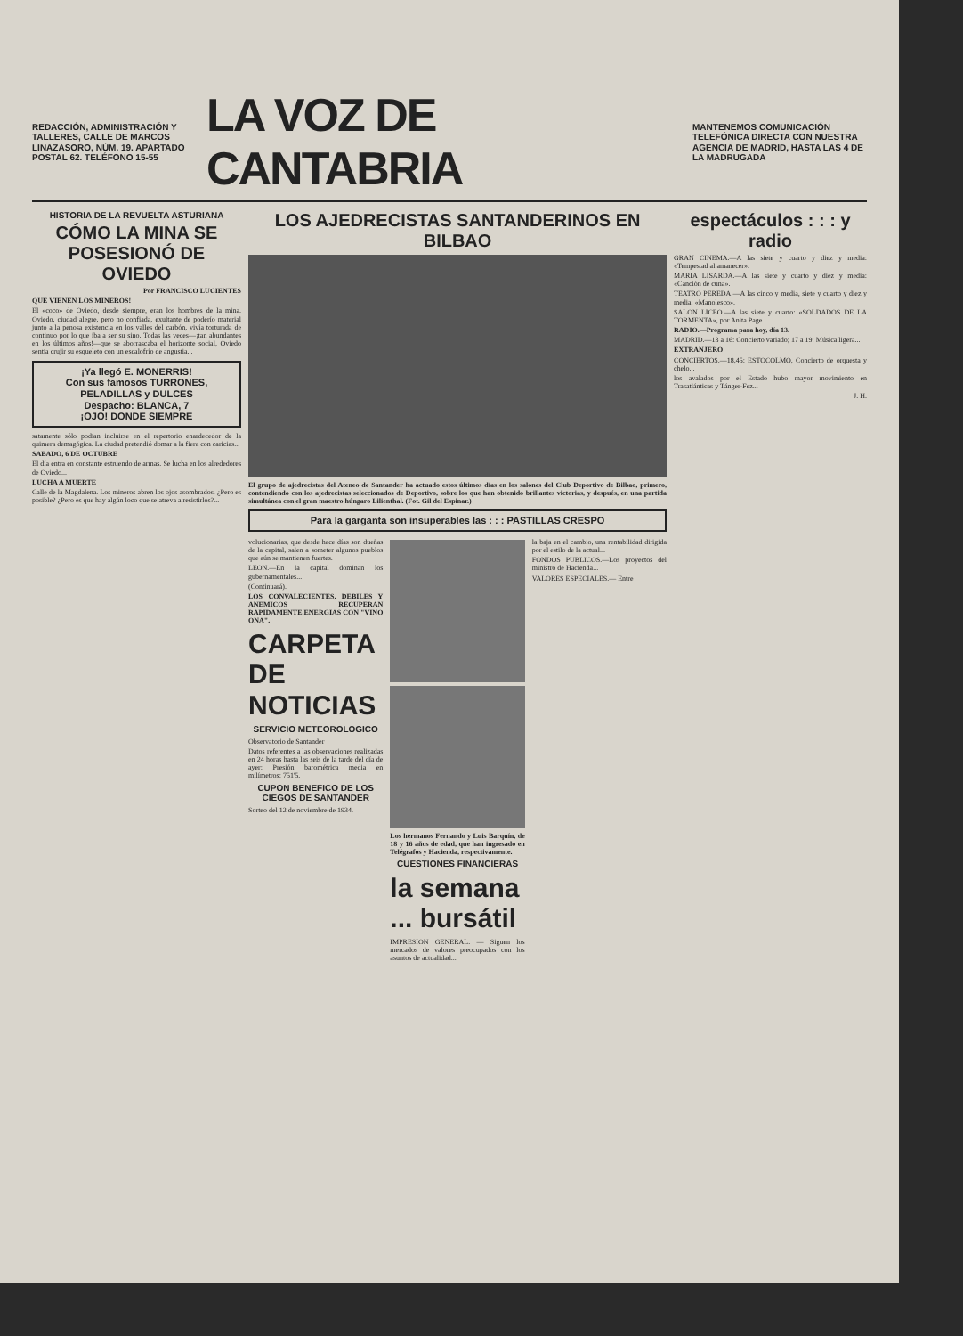REDACCIÓN, ADMINISTRACIÓN Y TALLERES, CALLE DE MARCOS LINAZASORO, NÚM. 19. APARTADO POSTAL 62. TELÉFONO 15-55
LA VOZ DE CANTABRIA
MANTENEMOS COMUNICACIÓN TELEFÓNICA DIRECTA CON NUESTRA AGENCIA DE MADRID, HASTA LAS 4 DE LA MADRUGADA
HISTORIA DE LA REVUELTA ASTURIANA
CÓMO LA MINA SE POSESIONÓ DE OVIEDO
Por FRANCISCO LUCIENTES
QUE VIENEN LOS MINEROS!
El «coco» de Oviedo, desde siempre, eran los hombres de la mina. Oviedo, ciudad alegre, pero no confiada, exultante de poderío material junto a la penosa existencia en los valles del carbón, vivía torturada de continuo por lo que iba a ser su sino. Todas las veces—¡tan abundantes en los últimos años!—que se aborrascaba el horizonte social, Oviedo sentía crujir su esqueleto con un escalofrío de angustia...
¡Ya llegó E. MONERRIS!
Con sus famosos TURRONES, PELADILLAS y DULCES
Despacho: BLANCA, 7
¡OJO! DONDE SIEMPRE
satamente sólo podían incluirse en el repertorio enardecedor de la quimera demagógica. La ciudad pretendió domar a la fiera con caricias...
SABADO, 6 DE OCTUBRE
El día entra en constante estruendo de armas. Se lucha en los alrededores de Oviedo...
LUCHA A MUERTE
Calle de la Magdalena. Los mineros abren los ojos asombrados. ¿Pero es posible? ¿Pero es que hay algún loco que se atreva a resistirlos?...
LOS AJEDRECISTAS SANTANDERINOS EN BILBAO
El grupo de ajedrecistas del Ateneo de Santander ha actuado estos últimos días en los salones del Club Deportivo de Bilbao, primero, contendiendo con los ajedrecistas seleccionados de Deportivo, sobre los que han obtenido brillantes victorias, y después, en una partida simultánea con el gran maestro húngaro Lilienthal. (Fot. Gil del Espinar.)
Para la garganta son insuperables las : : : PASTILLAS CRESPO
volucionarias, que desde hace días son dueñas de la capital, salen a someter algunos pueblos que aún se mantienen fuertes.
LEON.—En la capital dominan los gubernamentales...
(Continuará).
LOS CONVALECIENTES, DEBILES Y ANEMICOS RECUPERAN RAPIDAMENTE ENERGIAS CON "VINO ONA".
CARPETA DE NOTICIAS
SERVICIO METEOROLOGICO
Observatorio de Santander
Datos referentes a las observaciones realizadas en 24 horas hasta las seis de la tarde del día de ayer: Presión barométrica media en milímetros: 751'5.
CUPON BENEFICO DE LOS CIEGOS DE SANTANDER
Sorteo del 12 de noviembre de 1934.
Los hermanos Fernando y Luis Barquín, de 18 y 16 años de edad, que han ingresado en Telégrafos y Hacienda, respectivamente.
CUESTIONES FINANCIERAS
la semana ... bursátil
IMPRESION GENERAL. — Siguen los mercados de valores preocupados con los asuntos de actualidad...
la baja en el cambio, una rentabilidad dirigida por el estilo de la actual...
FONDOS PUBLICOS.—Los proyectos del ministro de Hacienda...
VALORES ESPECIALES.— Entre
espectáculos : : : y radio
GRAN CINEMA.—A las siete y cuarto y diez y media: «Tempestad al amanecer».
MARIA LISARDA.—A las siete y cuarto y diez y media: «Canción de cuna».
TEATRO PEREDA.—A las cinco y media, siete y cuarto y diez y media: «Manolesco».
SALON LICEO.—A las siete y cuarto: «SOLDADOS DE LA TORMENTA», por Anita Page.
RADIO.—Programa para hoy, día 13.
MADRID.—13 a 16: Concierto variado; 17 a 19: Música ligera...
EXTRANJERO
CONCIERTOS.—18,45: ESTOCOLMO, Concierto de orquesta y chelo...
los avalados por el Estado hubo mayor movimiento en Trasatlánticas y Tánger-Fez...
J. H.